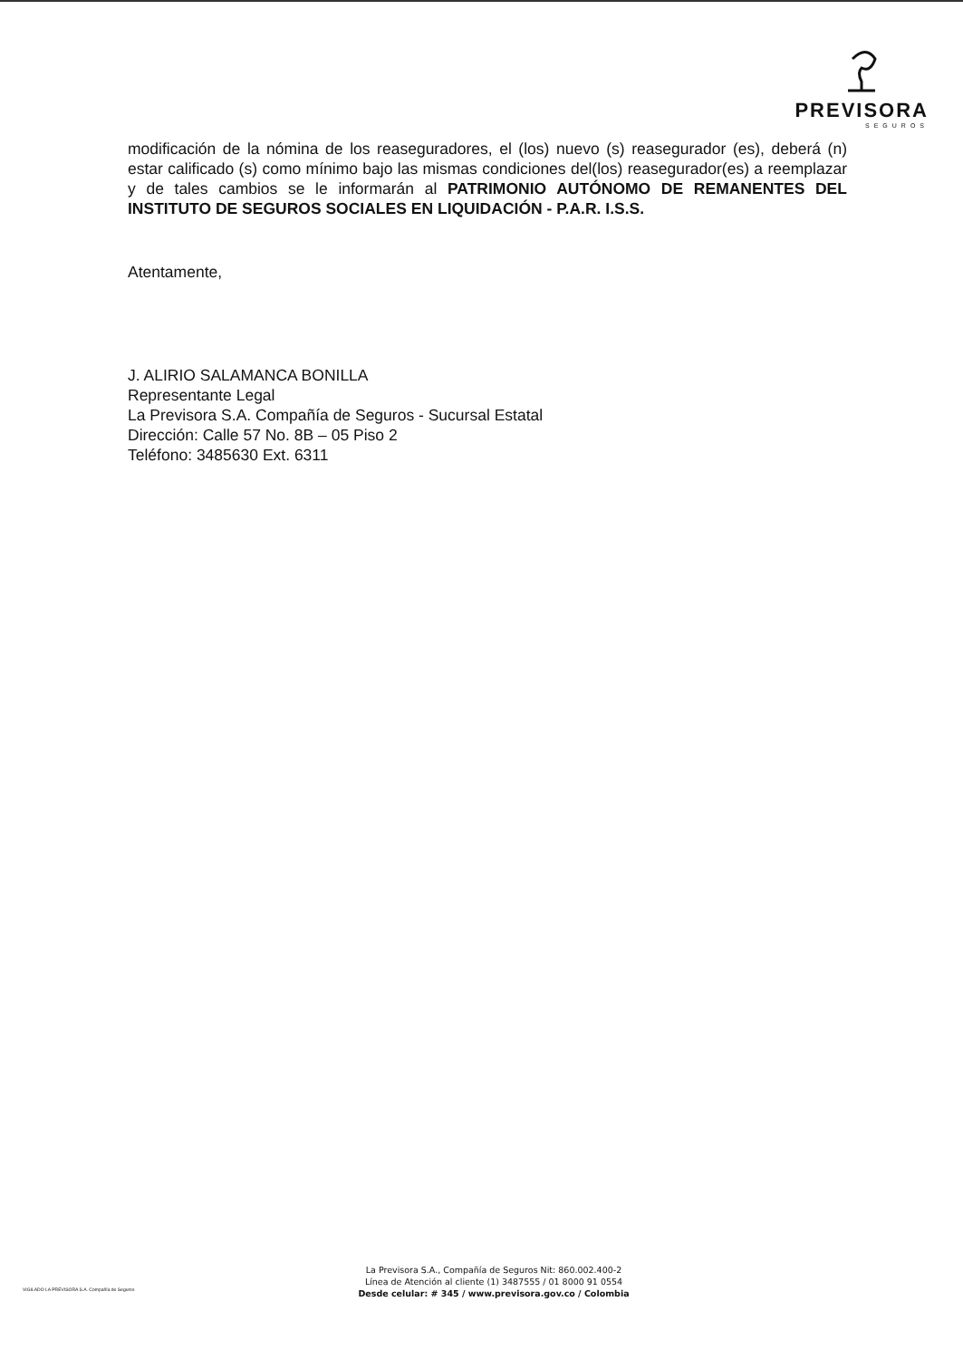PREVISORA
SEGUROS
modificación de la nómina de los reaseguradores, el (los) nuevo (s) reasegurador (es), deberá (n) estar calificado (s) como mínimo bajo las mismas condiciones del(los) reasegurador(es) a reemplazar y de tales cambios se le informarán al PATRIMONIO AUTÓNOMO DE REMANENTES DEL INSTITUTO DE SEGUROS SOCIALES EN LIQUIDACIÓN - P.A.R. I.S.S.
Atentamente,
J. ALIRIO SALAMANCA BONILLA
Representante Legal
La Previsora S.A. Compañía de Seguros - Sucursal Estatal
Dirección: Calle 57 No. 8B – 05 Piso 2
Teléfono: 3485630 Ext. 6311
VIGILADO LA PREVISORA S.A. Compañía de Seguros
La Previsora S.A., Compañía de Seguros Nit: 860.002.400-2
Línea de Atención al cliente (1) 3487555 / 01 8000 91 0554
Desde celular: # 345 / www.previsora.gov.co / Colombia